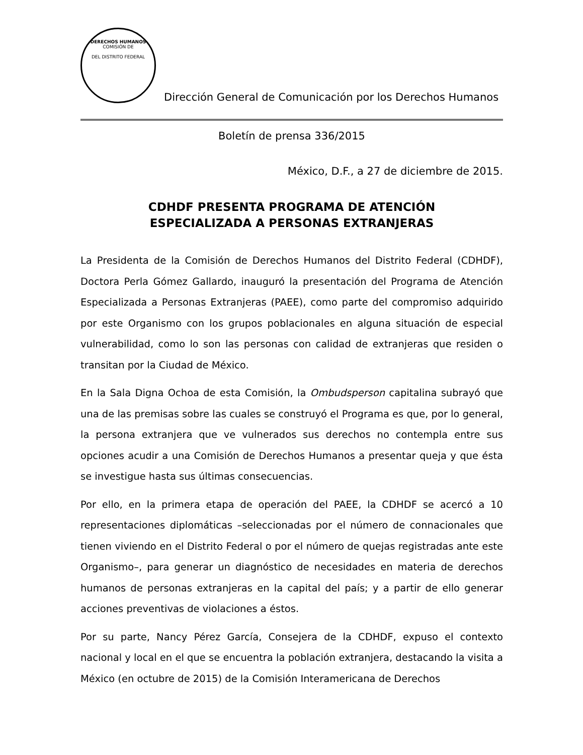DERECHOS HUMANOS
COMISIÓN DE
DEL DISTRITO FEDERAL
Dirección General de Comunicación por los Derechos Humanos
Boletín de prensa 336/2015
México, D.F., a 27 de diciembre de 2015.
CDHDF PRESENTA PROGRAMA DE ATENCIÓN
ESPECIALIZADA A PERSONAS EXTRANJERAS
La Presidenta de la Comisión de Derechos Humanos del Distrito Federal (CDHDF), Doctora Perla Gómez Gallardo, inauguró la presentación del Programa de Atención Especializada a Personas Extranjeras (PAEE), como parte del compromiso adquirido por este Organismo con los grupos poblacionales en alguna situación de especial vulnerabilidad, como lo son las personas con calidad de extranjeras que residen o transitan por la Ciudad de México.
En la Sala Digna Ochoa de esta Comisión, la Ombudsperson capitalina subrayó que una de las premisas sobre las cuales se construyó el Programa es que, por lo general, la persona extranjera que ve vulnerados sus derechos no contempla entre sus opciones acudir a una Comisión de Derechos Humanos a presentar queja y que ésta se investigue hasta sus últimas consecuencias.
Por ello, en la primera etapa de operación del PAEE, la CDHDF se acercó a 10 representaciones diplomáticas –seleccionadas por el número de connacionales que tienen viviendo en el Distrito Federal o por el número de quejas registradas ante este Organismo–, para generar un diagnóstico de necesidades en materia de derechos humanos de personas extranjeras en la capital del país; y a partir de ello generar acciones preventivas de violaciones a éstos.
Por su parte, Nancy Pérez García, Consejera de la CDHDF, expuso el contexto nacional y local en el que se encuentra la población extranjera, destacando la visita a México (en octubre de 2015) de la Comisión Interamericana de Derechos